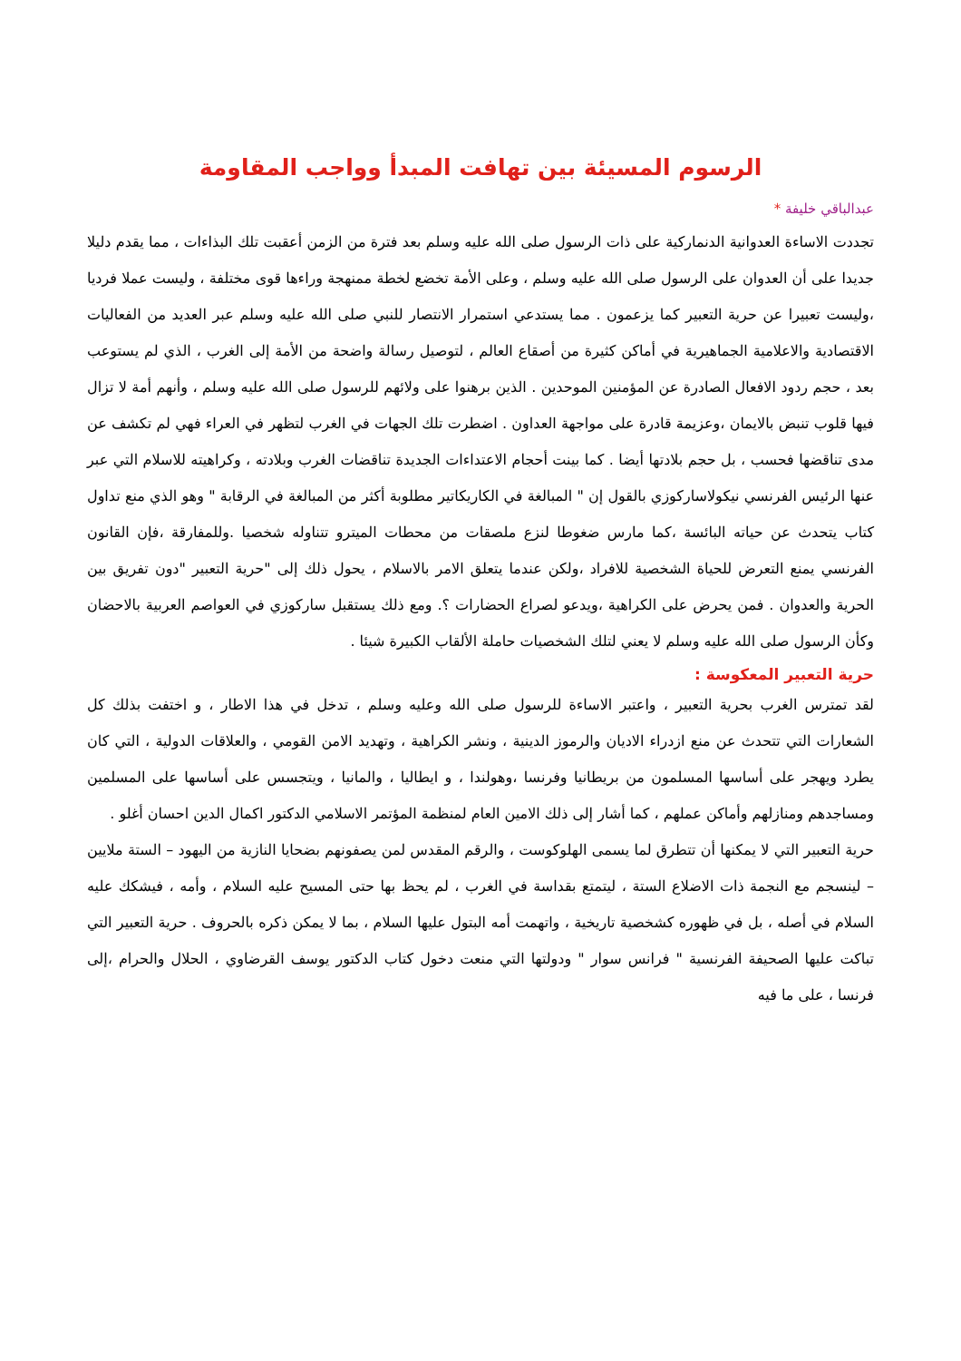الرسوم المسيئة بين تهافت المبدأ وواجب المقاومة
عبدالباقي خليفة *
تجددت الاساءة العدوانية الدنماركية على ذات الرسول صلى الله عليه وسلم بعد فترة من الزمن أعقبت تلك البذاءات ، مما يقدم دليلا جديدا على أن العدوان على الرسول صلى الله عليه وسلم ، وعلى الأمة تخضع لخطة ممنهجة وراءها قوى مختلفة ، وليست عملا فرديا ،وليست تعبيرا عن حرية التعبير كما يزعمون . مما يستدعي استمرار الانتصار للنبي صلى الله عليه وسلم عبر العديد من الفعاليات الاقتصادية والاعلامية الجماهيرية في أماكن كثيرة من أصقاع العالم ، لتوصيل رسالة واضحة من الأمة إلى الغرب ، الذي لم يستوعب بعد ، حجم ردود الافعال الصادرة عن المؤمنين الموحدين . الذين برهنوا على ولائهم للرسول صلى الله عليه وسلم ، وأنهم أمة لا تزال فيها قلوب تنبض بالايمان ،وعزيمة قادرة على مواجهة العداون . اضطرت تلك الجهات في الغرب لتظهر في العراء فهي لم تكشف عن مدى تناقضها فحسب ، بل حجم بلادتها أيضا . كما بينت أحجام الاعتداءات الجديدة تناقضات الغرب وبلادته ، وكراهيته للاسلام التي عبر عنها الرئيس الفرنسي نيكولاساركوزي بالقول إن " المبالغة في الكاريكاتير مطلوبة أكثر من المبالغة في الرقابة " وهو الذي منع تداول كتاب يتحدث عن حياته البائسة ،كما مارس ضغوطا لنزع ملصقات من محطات الميترو تتناوله شخصيا .وللمفارقة ،فإن القانون الفرنسي يمنع التعرض للحياة الشخصية للافراد ،ولكن عندما يتعلق الامر بالاسلام ، يحول ذلك إلى "حرية التعبير "دون تفريق بين الحرية والعدوان . فمن يحرض على الكراهية ،ويدعو لصراع الحضارات ؟. ومع ذلك يستقبل ساركوزي في العواصم العربية بالاحضان وكأن الرسول صلى الله عليه وسلم لا يعني لتلك الشخصيات حاملة الألقاب الكبيرة شيئا .
حرية التعبير المعكوسة :
لقد تمترس الغرب بحرية التعبير ، واعتبر الاساءة للرسول صلى الله وعليه وسلم ، تدخل في هذا الاطار ، و اختفت بذلك كل الشعارات التي تتحدث عن منع ازدراء الاديان والرموز الدينية ، ونشر الكراهية ، وتهديد الامن القومي ، والعلاقات الدولية ، التي كان يطرد ويهجر على أساسها المسلمون من بريطانيا وفرنسا ،وهولندا ، و ايطاليا ، والمانيا ، ويتجسس على أساسها على المسلمين ومساجدهم ومنازلهم وأماكن عملهم ، كما أشار إلى ذلك الامين العام لمنظمة المؤتمر الاسلامي الدكتور اكمال الدين احسان أغلو .
حرية التعبير التي لا يمكنها أن تتطرق لما يسمى الهلوكوست ، والرقم المقدس لمن يصفونهم بضحايا النازية من اليهود – الستة ملايين – لينسجم مع النجمة ذات الاضلاع الستة ، ليتمتع بقداسة في الغرب ، لم يحظ بها حتى المسيح عليه السلام ، وأمه ، فيشكك عليه السلام في أصله ، بل في ظهوره كشخصية تاريخية ، واتهمت أمه البتول عليها السلام ، بما لا يمكن ذكره بالحروف . حرية التعبير التي تباكت عليها الصحيفة الفرنسية " فرانس سوار " ودولتها التي منعت دخول كتاب الدكتور يوسف القرضاوي ، الحلال والحرام ،إلى فرنسا ، على ما فيه